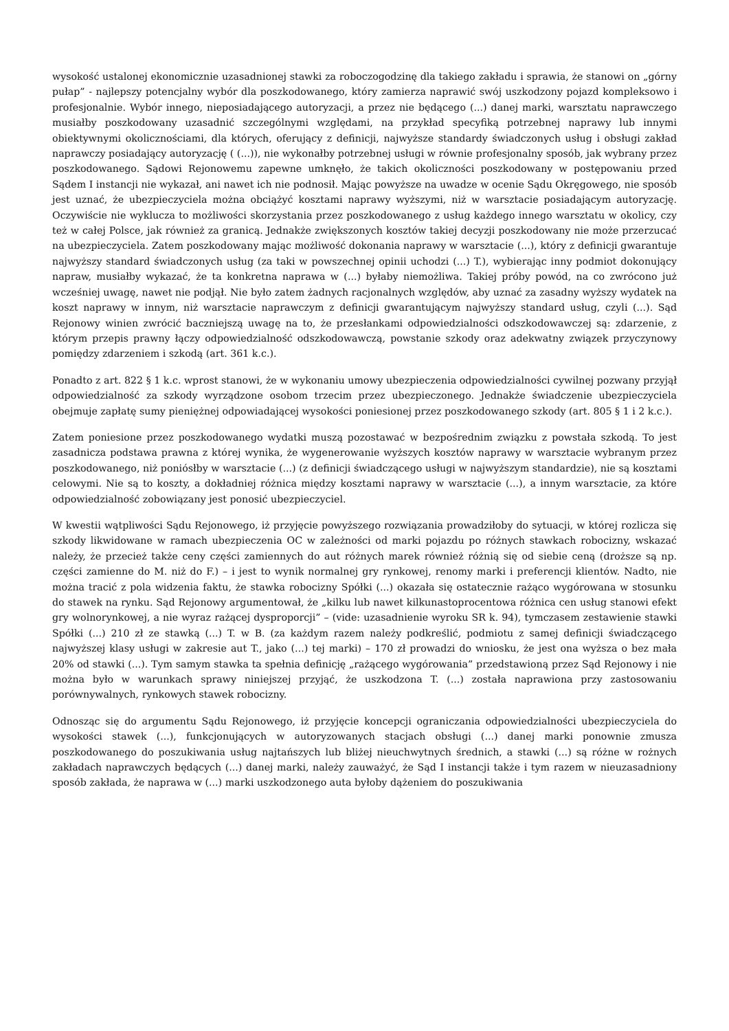wysokość ustalonej ekonomicznie uzasadnionej stawki za roboczogodzinę dla takiego zakładu i sprawia, że stanowi on „górny pułap” - najlepszy potencjalny wybór dla poszkodowanego, który zamierza naprawić swój uszkodzony pojazd kompleksowo i profesjonalnie. Wybór innego, nieposiadającego autoryzacji, a przez nie będącego (...) danej marki, warsztatu naprawczego musiałby poszkodowany uzasadnić szczególnymi względami, na przykład specyfiką potrzebnej naprawy lub innymi obiektywnymi okolicznościami, dla których, oferujący z definicji, najwyższe standardy świadczonych usług i obsługi zakład naprawczy posiadający autoryzację ( (...)), nie wykonałby potrzebnej usługi w równie profesjonalny sposób, jak wybrany przez poszkodowanego. Sądowi Rejonowemu zapewne umknęło, że takich okoliczności poszkodowany w postępowaniu przed Sądem I instancji nie wykazał, ani nawet ich nie podnosił. Mając powyższe na uwadze w ocenie Sądu Okręgowego, nie sposób jest uznać, że ubezpieczyciela można obciążyć kosztami naprawy wyższymi, niż w warsztacie posiadającym autoryzację. Oczywiście nie wyklucza to możliwości skorzystania przez poszkodowanego z usług każdego innego warsztatu w okolicy, czy też w całej Polsce, jak również za granicą. Jednakże zwiększonych kosztów takiej decyzji poszkodowany nie może przerzucać na ubezpieczyciela. Zatem poszkodowany mając możliwość dokonania naprawy w warsztacie (...), który z definicji gwarantuje najwyższy standard świadczonych usług (za taki w powszechnej opinii uchodzi (...) T.), wybierając inny podmiot dokonujący napraw, musiałby wykazać, że ta konkretna naprawa w (...) byłaby niemożliwa. Takiej próby powód, na co zwrócono już wcześniej uwagę, nawet nie podjął. Nie było zatem żadnych racjonalnych względów, aby uznać za zasadny wyższy wydatek na koszt naprawy w innym, niż warsztacie naprawczym z definicji gwarantującym najwyższy standard usług, czyli (...). Sąd Rejonowy winien zwrócić baczniejszą uwagę na to, że przesłankami odpowiedzialności odszkodowawczej są: zdarzenie, z którym przepis prawny łączy odpowiedzialność odszkodowawczą, powstanie szkody oraz adekwatny związek przyczynowy pomiędzy zdarzeniem i szkodą (art. 361 k.c.).
Ponadto z art. 822 § 1 k.c. wprost stanowi, że w wykonaniu umowy ubezpieczenia odpowiedzialności cywilnej pozwany przyjął odpowiedzialność za szkody wyrządzone osobom trzecim przez ubezpieczonego. Jednakże świadczenie ubezpieczyciela obejmuje zapłatę sumy pieniężnej odpowiadającej wysokości poniesionej przez poszkodowanego szkody (art. 805 § 1 i 2 k.c.).
Zatem poniesione przez poszkodowanego wydatki muszą pozostawać w bezpośrednim związku z powstała szkodą. To jest zasadnicza podstawa prawna z której wynika, że wygenerowanie wyższych kosztów naprawy w warsztacie wybranym przez poszkodowanego, niż poniósłby w warsztacie (...) (z definicji świadczącego usługi w najwyższym standardzie), nie są kosztami celowymi. Nie są to koszty, a dokładniej różnica między kosztami naprawy w warsztacie (...), a innym warsztacie, za które odpowiedzialność zobowiązany jest ponosić ubezpieczyciel.
W kwestii wątpliwości Sądu Rejonowego, iż przyjęcie powyższego rozwiązania prowadziłoby do sytuacji, w której rozlicza się szkody likwidowane w ramach ubezpieczenia OC w zależności od marki pojazdu po różnych stawkach robocizny, wskazać należy, że przecież także ceny części zamiennych do aut różnych marek również różnią się od siebie ceną (droższe są np. części zamienne do M. niż do F.) – i jest to wynik normalnej gry rynkowej, renomy marki i preferencji klientów. Nadto, nie można tracić z pola widzenia faktu, że stawka robocizny Spółki (...) okazała się ostatecznie rażąco wygórowana w stosunku do stawek na rynku. Sąd Rejonowy argumentował, że „kilku lub nawet kilkunastoprocentowa różnica cen usług stanowi efekt gry wolnorynkowej, a nie wyraz rażącej dysproporcji” – (vide: uzasadnienie wyroku SR k. 94), tymczasem zestawienie stawki Spółki (...) 210 zł ze stawką (...) T. w B. (za każdym razem należy podkreślić, podmiotu z samej definicji świadczącego najwyższej klasy usługi w zakresie aut T., jako (...) tej marki) – 170 zł prowadzi do wniosku, że jest ona wyższa o bez mała 20% od stawki (...). Tym samym stawka ta spełnia definicję „rażącego wygórowania” przedstawioną przez Sąd Rejonowy i nie można było w warunkach sprawy niniejszej przyjąć, że uszkodzona T. (...) została naprawiona przy zastosowaniu porównywalnych, rynkowych stawek robocizny.
Odnosząc się do argumentu Sądu Rejonowego, iż przyjęcie koncepcji ograniczania odpowiedzialności ubezpieczyciela do wysokości stawek (...), funkcjonujących w autoryzowanych stacjach obsługi (...) danej marki ponownie zmusza poszkodowanego do poszukiwania usług najtańszych lub bliżej nieuchwytnych średnich, a stawki (...) są różne w rożnych zakładach naprawczych będących (...) danej marki, należy zauważyć, że Sąd I instancji także i tym razem w nieuzasadniony sposób zakłada, że naprawa w (...) marki uszkodzonego auta byłoby dążeniem do poszukiwania